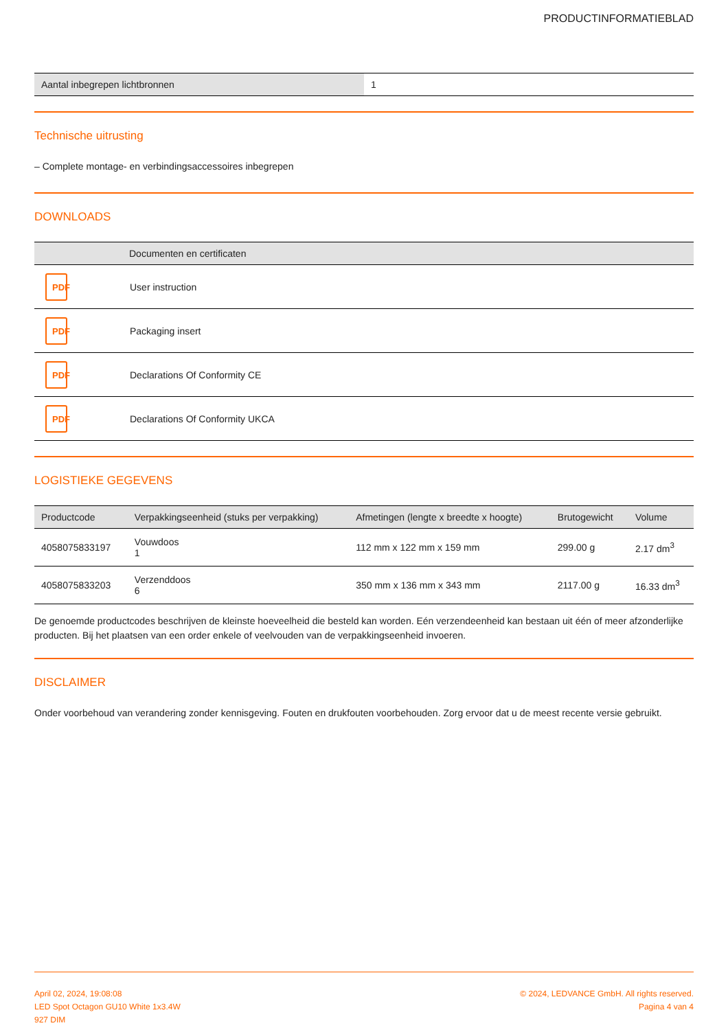PRODUCTINFORMATIEBLAD
| Aantal inbegrepen lichtbronnen | 1 |
Technische uitrusting
– Complete montage- en verbindingsaccessoires inbegrepen
DOWNLOADS
| | Documenten en certificaten |
| --- | --- |
| PDF | User instruction |
| PDF | Packaging insert |
| PDF | Declarations Of Conformity CE |
| PDF | Declarations Of Conformity UKCA |
LOGISTIEKE GEGEVENS
| Productcode | Verpakkingseenheid (stuks per verpakking) | Afmetingen (lengte x breedte x hoogte) | Brutogewicht | Volume |
| --- | --- | --- | --- | --- |
| 4058075833197 | Vouwdoos 1 | 112 mm x 122 mm x 159 mm | 299.00 g | 2.17 dm<sup>3</sup> |
| 4058075833203 | Verzenddoos 6 | 350 mm x 136 mm x 343 mm | 2117.00 g | 16.33 dm<sup>3</sup> |
De genoemde productcodes beschrijven de kleinste hoeveelheid die besteld kan worden. Eén verzendeenheid kan bestaan uit één of meer afzonderlijke producten. Bij het plaatsen van een order enkele of veelvouden van de verpakkingseenheid invoeren.
DISCLAIMER
Onder voorbehoud van verandering zonder kennisgeving. Fouten en drukfouten voorbehouden. Zorg ervoor dat u de meest recente versie gebruikt.
April 02, 2024, 19:08:08
LED Spot Octagon GU10 White 1x3.4W
927 DIM
© 2024, LEDVANCE GmbH. All rights reserved.
Pagina 4 van 4